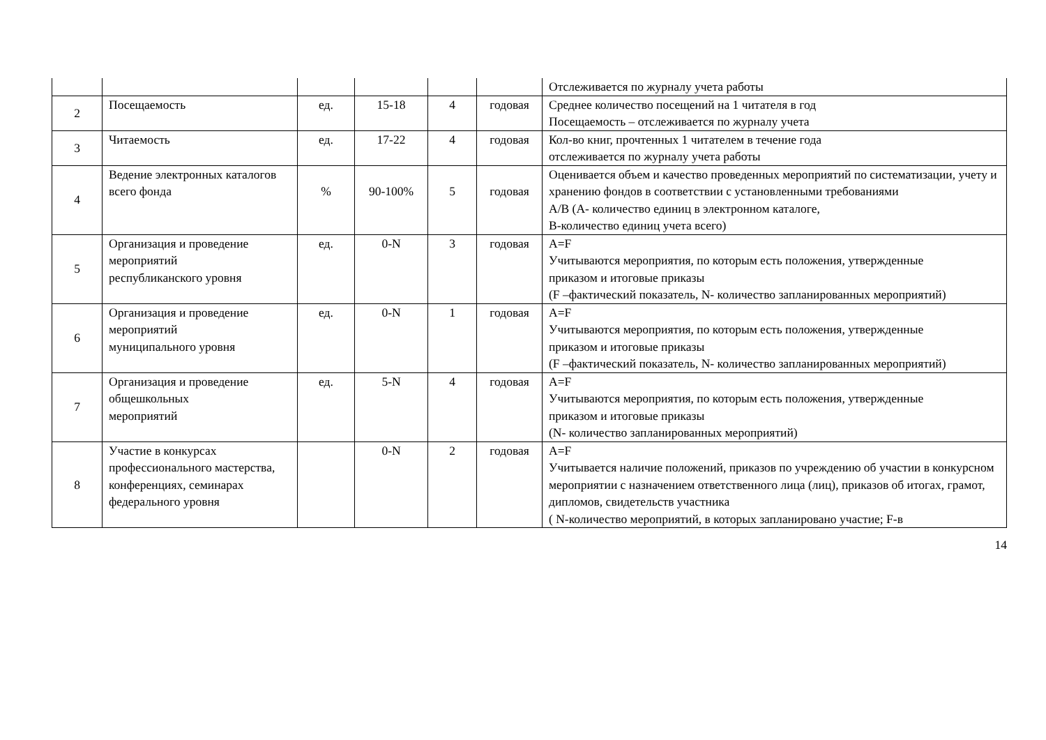| | | | | | | Отслеживается по журналу учета работы |
| 2 | Посещаемость | ед. | 15-18 | 4 | годовая | Среднее количество посещений на 1 читателя в год Посещаемость – отслеживается по журналу учета |
| 3 | Читаемость | ед. | 17-22 | 4 | годовая | Кол-во книг, прочтенных 1 читателем в течение года отслеживается по журналу учета работы |
| 4 | Ведение электронных каталогов всего фонда | % | 90-100% | 5 | годовая | Оценивается объем и качество проведенных мероприятий по систематизации, учету и хранению фондов в соответствии с установленными требованиями A/B (A- количество единиц в электронном каталоге, B-количество единиц учета всего) |
| 5 | Организация и проведение мероприятий республиканского уровня | ед. | 0-N | 3 | годовая | A=F Учитываются мероприятия, по которым есть положения, утвержденные приказом и итоговые приказы (F –фактический показатель, N- количество запланированных мероприятий) |
| 6 | Организация и проведение мероприятий муниципального уровня | ед. | 0-N | 1 | годовая | A=F Учитываются мероприятия, по которым есть положения, утвержденные приказом и итоговые приказы (F –фактический показатель, N- количество запланированных мероприятий) |
| 7 | Организация и проведение общешкольных мероприятий | ед. | 5-N | 4 | годовая | A=F Учитываются мероприятия, по которым есть положения, утвержденные приказом и итоговые приказы (N- количество запланированных мероприятий) |
| 8 | Участие в конкурсах профессионального мастерства, конференциях, семинарах федерального уровня | | 0-N | 2 | годовая | A=F Учитывается наличие положений, приказов по учреждению об участии в конкурсном мероприятии с назначением ответственного лица (лиц), приказов об итогах, грамот, дипломов, свидетельств участника ( N-количество мероприятий, в которых запланировано участие; F-в |
14